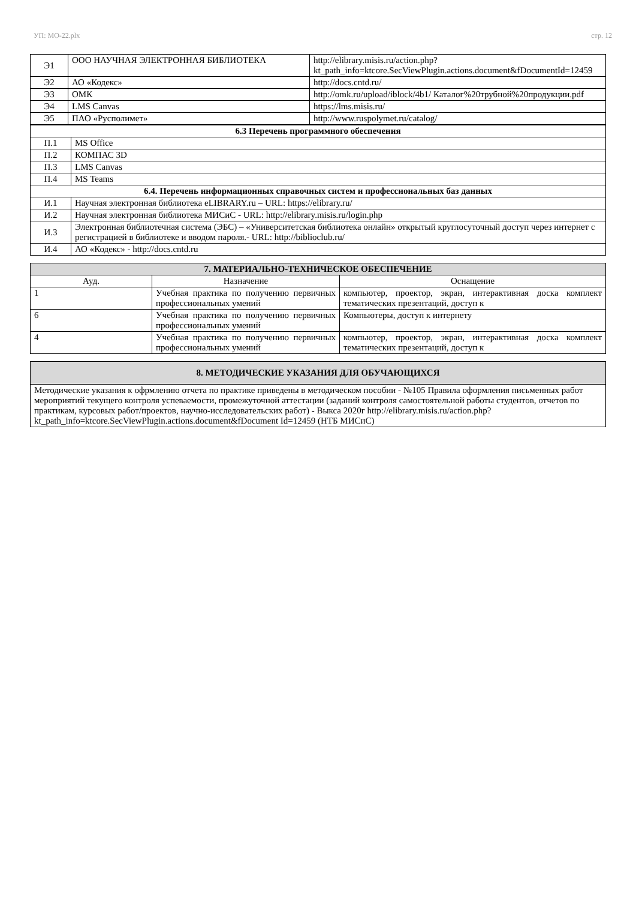УП: МО-22.plx стр. 12
| Э1 | ООО НАУЧНАЯ ЭЛЕКТРОННАЯ БИБЛИОТЕКА | http://elibrary.misis.ru/action.php? kt_path_info=ktcore.SecViewPlugin.actions.document&fDocumentId=12459 |
| Э2 | АО «Кодекс» | http://docs.cntd.ru/ |
| Э3 | ОМК | http://omk.ru/upload/iblock/4b1/ Каталог%20трубной%20продукции.pdf |
| Э4 | LMS Canvas | https://lms.misis.ru/ |
| Э5 | ПАО «Русполимет» | http://www.ruspolymet.ru/catalog/ |
| 6.3 Перечень программного обеспечения | |
| --- | --- |
| П.1 | MS Office |
| П.2 | КОМПАС 3D |
| П.3 | LMS Canvas |
| П.4 | MS Teams |
| 6.4. Перечень информационных справочных систем и профессиональных баз данных | |
| И.1 | Научная электронная библиотека eLIBRARY.ru – URL: https://elibrary.ru/ |
| И.2 | Научная электронная библиотека МИСиС - URL: http://elibrary.misis.ru/login.php |
| И.3 | Электронная библиотечная система (ЭБС) – «Университетская библиотека онлайн» открытый круглосуточный доступ через интернет с регистрацией в библиотеке и вводом пароля.- URL: http://biblioclub.ru/ |
| И.4 | АО «Кодекс» - http://docs.cntd.ru |
| 7. МАТЕРИАЛЬНО-ТЕХНИЧЕСКОЕ ОБЕСПЕЧЕНИЕ | | |
| Ауд. | Назначение | Оснащение |
| 1 | Учебная практика по получению первичных профессиональных умений | компьютер, проектор, экран, интерактивная доска комплект тематических презентаций, доступ к |
| 6 | Учебная практика по получению первичных профессиональных умений | Компьютеры, доступ к интернету |
| 4 | Учебная практика по получению первичных профессиональных умений | компьютер, проектор, экран, интерактивная доска комплект тематических презентаций, доступ к |
| 8. МЕТОДИЧЕСКИЕ УКАЗАНИЯ ДЛЯ ОБУЧАЮЩИХСЯ |
| Методические указания к офрмлению отчета по практике приведены в методическом пособии - №105 Правила оформления письменных работ мероприятий текущего контроля успеваемости, промежуточной аттестации (заданий контроля самостоятельной работы студентов, отчетов по практикам, курсовых работ/проектов, научно-исследовательских работ) - Выкса 2020г http://elibrary.misis.ru/action.php? kt_path_info=ktcore.SecViewPlugin.actions.document&fDocument Id=12459 (НТБ МИСиС) |